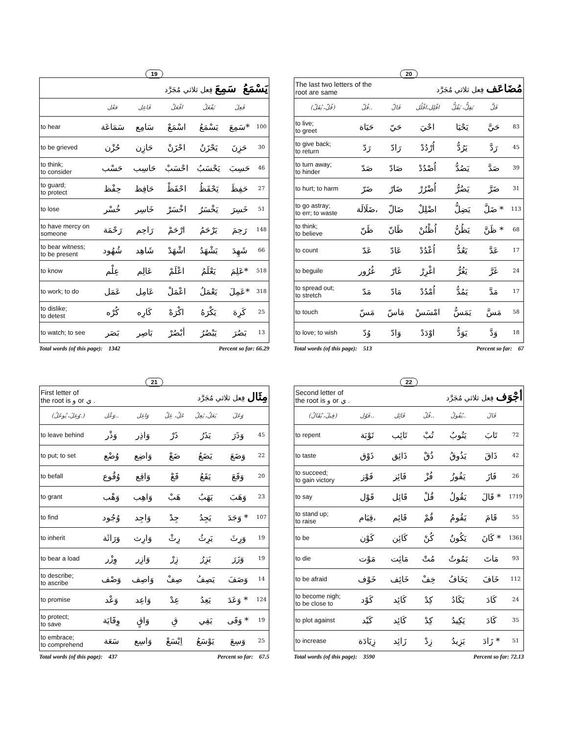19
| يَسْمَعُ سَمِعَ فِعل ثلاثي مُجَرَّد | | | | | | |
| | فعْل | فَاعِل | افْعَلْ | يَفْعَلُ | فَعِلَ | |
| to hear | سَمَاعَة | سَامِع | اسْمَعْ | يَسْمَعُ | سَمِعَ* | 100 |
| to be grieved | حُزْن | حَازِن | احْزَنْ | يَحْزَنُ | حَزِنَ | 30 |
| to think; to consider | حَسْب | حَاسِب | احْسَبْ | يَحْسَبُ | حَسِبَ | 46 |
| to guard; to protect | حِفْظ | حَافِظ | احْفَظْ | يَحْفَظُ | حَفِظَ | 27 |
| to lose | خُسْر | خَاسِر | اخْسَرْ | يَخْسَرُ | خَسِرَ | 51 |
| to have mercy on someone | رَحْمَة | رَاحِم | ارْحَمْ | يَرْحَمُ | رَحِمَ | 148 |
| to bear witness; to be present | شُهُود | شَاهِد | اشْهَدْ | يَشْهَدُ | شَهِدَ | 66 |
| to know | عِلْم | عَالِم | اعْلَمْ | يَعْلَمُ | عَلِمَ* | 518 |
| to work; to do | عَمَل | عَامِل | اعْمَلْ | يَعْمَلُ | عَمِلَ* | 318 |
| to dislike; to detest | كُرْه | كَارِه | اكْرَهْ | يَكْرَهُ | كَرِهَ | 25 |
| to watch; to see | بَصَر | بَاصِر | أبْصُرْ | يَبْصُرُ | بَصُرَ | 13 |
Total words (of this page): 1342 Percent so far: 66.29
20
| The last two letters of the root are same مُضَاعَف فِعل ثلاثي مُجَرَّد | | | | | | |
| (فُلّ، يُفَلّ) | فُلّ.. | فَالّ | افْلِل،افْلُل | يَفِلُّ، يَفُلُّ | فَلَّ | |
| to live; to greet | حَيَاة | حَيّ | احْيَ | يَحْيَا | حَيَّ | 83 |
| to give back; to return | رَدّ | رَادّ | اُرْدُدْ | يَرُدُّ | رَدَّ | 45 |
| to turn away; to hinder | صَدّ | صَادّ | اُصْدُدْ | يَصُدُّ | صَدَّ | 39 |
| to hurt; to harm | ضَرّ | ضَارّ | اُضْرُرْ | يَضُرُّ | ضَرَّ | 31 |
| to go astray; to err; to waste | ضَلَالَة، | ضَالّ | اضْلِلْ | يَضِلُّ | ضَلَّ * | 113 |
| to think; to believe | ظَنّ | ظَانّ | اُظْنُنْ | يَظُنُّ | ظَنَّ * | 68 |
| to count | عَدّ | عَادّ | اُعْدُدْ | يَعُدُّ | عَدَّ | 17 |
| to beguile | غُرُور | غَارّ | اغْرِرْ | يَغُرُّ | غَرَّ | 24 |
| to spread out; to stretch | مَدّ | مَادّ | اُمْدُدْ | يَمُدُّ | مَدَّ | 17 |
| to touch | مَسّ | مَاسّ | امْسَسْ | يَمَسُّ | مَسَّ | 58 |
| to love; to wish | وُدّ | وَادّ | اوْدَدْ | يَوَدُّ | وَدَّ | 18 |
Total words (of this page): 513 Percent so far: 67
21
| First letter of the root is و or ي . مِثَال فِعل ثلاثي مُجَرَّد | | | | | | |
| (وُعِلَ، يُوعَلُ.) | وَعْل.. | وَاعِل | عَلْ، عِلْ | يَعَلُ، يَعِلُ | وَعَلَ | |
| to leave behind | وَذْر | وَاذِر | ذَرْ | يَذَرُ | وَذَرَ | 45 |
| to put; to set | وُضْع | وَاضِع | ضَعْ | يَضَعُ | وَضَعَ | 22 |
| to befall | وُقُوع | وَاقِع | قَعْ | يَقَعُ | وَقَعَ | 20 |
| to grant | وَهْب | وَاهِب | هَبْ | يَهَبُ | وَهَبَ | 23 |
| to find | وُجُود | وَاجِد | جِدْ | يَجِدُ | وَجَدَ * | 107 |
| to inherit | وَرَاثَة | وَارِث | رِثْ | يَرِثُ | وَرِثَ | 19 |
| to bear a load | وِزْر | وَازِر | زِرْ | يَزِرُ | وَزَرَ | 19 |
| to describe; to ascribe | وَصْف | وَاصِف | صِفْ | يَصِفُ | وَصَفَ | 14 |
| to promise | وَعْد | وَاعِد | عِدْ | يَعِدُ | وَعَدَ * | 124 |
| to protect; to save | وِقَايَة | وَاقٍ | قِ | يَقِي | وَقَى * | 19 |
| to embrace; to comprehend | سَعَة | وَاسِع | اِيْسَعْ | يَوْسَعُ | وَسِعَ | 25 |
Total words (of this page): 437 Percent so far: 67.5
22
| Second letter of the root is و or ي . أجْوَف فِعل ثلاثي مُجَرَّد | | | | | | |
| (فِيلَ، يُقَالُ) | فَوْل.. | فَائِل | فُلْ.. | يُفُولُ.. | فَالَ | |
| to repent | تَوْبَة | تَائِب | تُبْ | يَتُوبُ | تَابَ | 72 |
| to taste | ذَوْق | ذَائِق | ذُقْ | يَذُوقُ | ذَاقَ | 42 |
| to succeed; to gain victory | فَوْز | فَائِز | فُزْ | يَفُوزُ | فَازَ | 26 |
| to say | قَوْل | قَائِل | قُلْ | يَقُولُ | قَالَ * | 1719 |
| to stand up; to raise | قِيَام، | قَائِم | قُمْ | يَقُومُ | قَامَ | 55 |
| to be | كَوْن | كَائِن | كُنْ | يَكُونُ | كَانَ * | 1361 |
| to die | مَوْت | مَائِت | مُتْ | يَمُوتُ | مَاتَ | 93 |
| to be afraid | خَوْف | خَائِف | خِفْ | يَخَافُ | خَافَ | 112 |
| to become nigh; to be close to | كَوْد | كَائِد | كِدْ | يَكَادُ | كَادَ | 24 |
| to plot against | كَيْد | كَائِد | كِدْ | يَكِيدُ | كَادَ | 35 |
| to increase | زِيَادَة | زَائِد | زِدْ | يَزِيدُ | زَادَ * | 51 |
Total words (of this page): 3590 Percent so far: 72.13